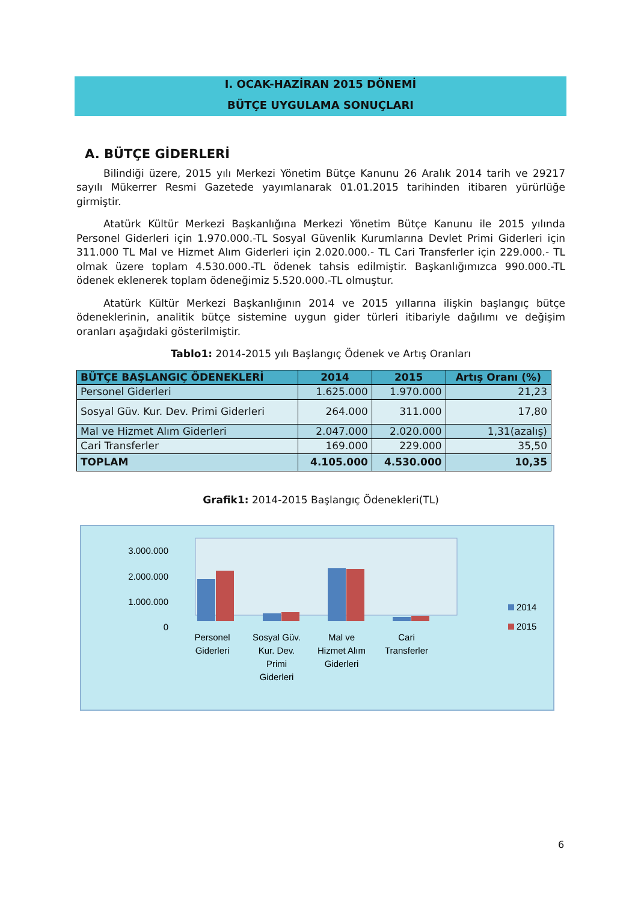I. OCAK-HAZİRAN 2015 DÖNEMİ
BÜTÇE UYGULAMA SONUÇLARI
A. BÜTÇE GİDERLERİ
Bilindiği üzere, 2015 yılı Merkezi Yönetim Bütçe Kanunu 26 Aralık 2014 tarih ve 29217 sayılı Mükerrer Resmi Gazetede yayımlanarak 01.01.2015 tarihinden itibaren yürürlüğe girmiştir.
Atatürk Kültür Merkezi Başkanlığına Merkezi Yönetim Bütçe Kanunu ile 2015 yılında Personel Giderleri için 1.970.000.-TL Sosyal Güvenlik Kurumlarına Devlet Primi Giderleri için 311.000 TL Mal ve Hizmet Alım Giderleri için 2.020.000.- TL Cari Transferler için 229.000.- TL olmak üzere toplam 4.530.000.-TL ödenek tahsis edilmiştir. Başkanlığımızca 990.000.-TL ödenek eklenerek toplam ödeneğimiz 5.520.000.-TL olmuştur.
Atatürk Kültür Merkezi Başkanlığının 2014 ve 2015 yıllarına ilişkin başlangıç bütçe ödeneklerinin, analitik bütçe sistemine uygun gider türleri itibariyle dağılımı ve değişim oranları aşağıdaki gösterilmiştir.
Tablo1: 2014-2015 yılı Başlangıç Ödenek ve Artış Oranları
| BÜTÇE BAŞLANGIÇ ÖDENEKLERİ | 2014 | 2015 | Artış Oranı (%) |
| --- | --- | --- | --- |
| Personel Giderleri | 1.625.000 | 1.970.000 | 21,23 |
| Sosyal Güv. Kur. Dev. Primi Giderleri | 264.000 | 311.000 | 17,80 |
| Mal ve Hizmet Alım Giderleri | 2.047.000 | 2.020.000 | 1,31(azalış) |
| Cari Transferler | 169.000 | 229.000 | 35,50 |
| TOPLAM | 4.105.000 | 4.530.000 | 10,35 |
Grafik1: 2014-2015 Başlangıç Ödenekleri(TL)
3.000.000
2.000.000
1.000.000
0
Personel
Giderleri
Sosyal Güv.
Kur. Dev.
Primi
Giderleri
Mal ve
Hizmet Alım
Giderleri
Cari
Transferler
2014
2015
6